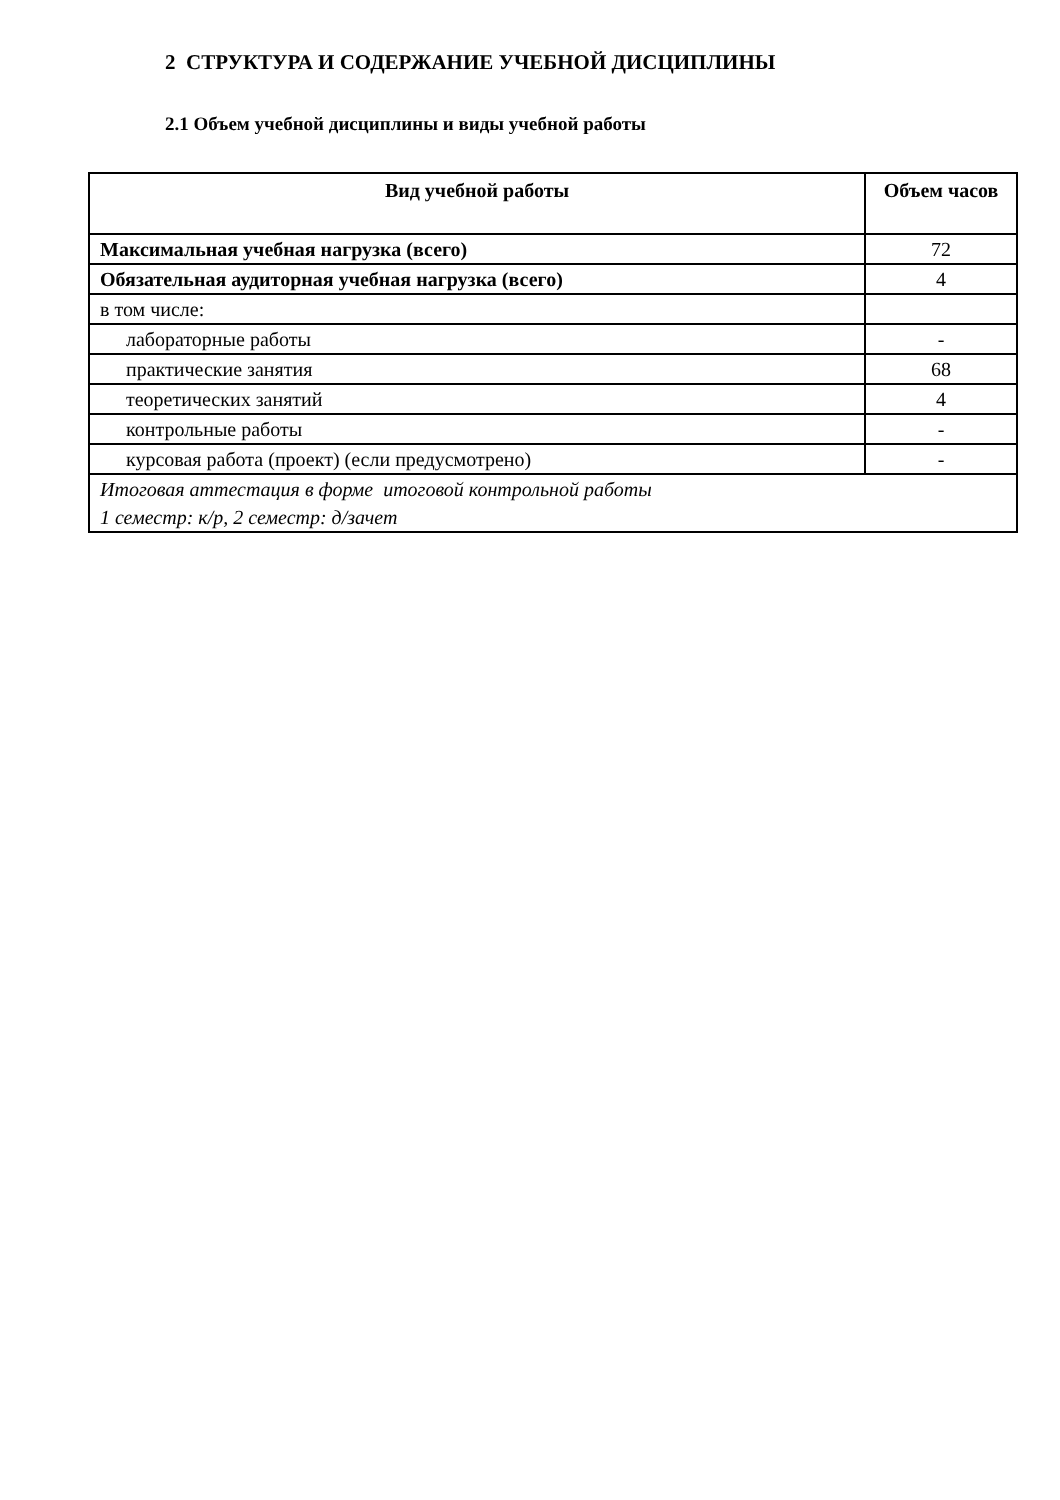2 СТРУКТУРА И СОДЕРЖАНИЕ УЧЕБНОЙ ДИСЦИПЛИНЫ
2.1 Объем учебной дисциплины и виды учебной работы
| Вид учебной работы | Объем часов |
| --- | --- |
| Максимальная учебная нагрузка (всего) | 72 |
| Обязательная аудиторная учебная нагрузка (всего) | 4 |
| в том числе: | |
| лабораторные работы | - |
| практические занятия | 68 |
| теоретических занятий | 4 |
| контрольные работы | - |
| курсовая работа (проект) (если предусмотрено) | - |
| Итоговая аттестация в форме итоговой контрольной работы 1 семестр: к/р, 2 семестр: д/зачет | |